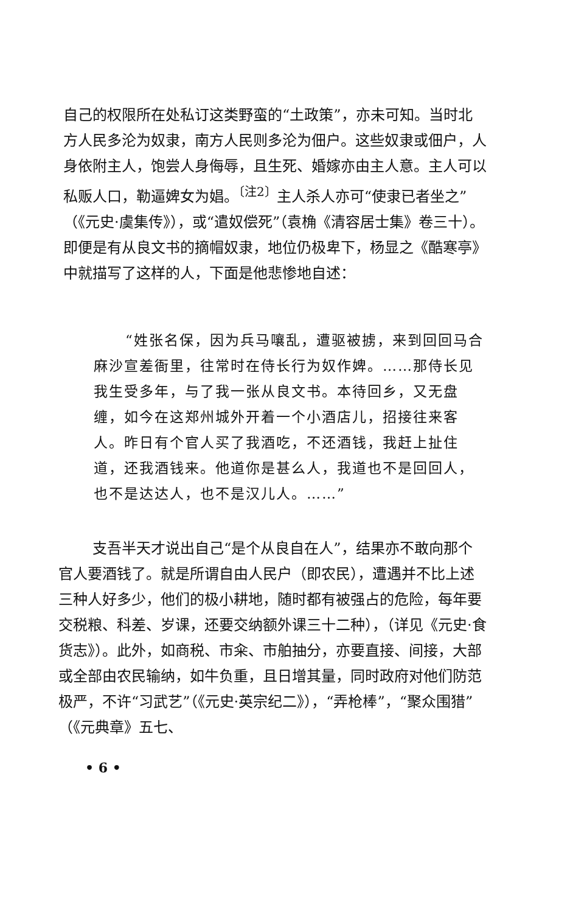自己的权限所在处私订这类野蛮的“土政策”，亦未可知。当时北方人民多沦为奴隶，南方人民则多沦为佃户。这些奴隶或佃户，人身依附主人，饱尝人身侮辱，且生死、婚嫁亦由主人意。主人可以私贩人口，勒逼婢女为娼。<sup>〔注2〕</sup>主人杀人亦可“使隶已者坐之”（《元史·虞集传》），或“遣奴偿死”（袁桷《清容居士集》卷三十）。即便是有从良文书的摘帽奴隶，地位仍极卑下，杨显之《酷寒亭》中就描写了这样的人，下面是他悲惨地自述：
“姓张名保，因为兵马嚷乱，遭驱被掳，来到回回马合麻沙宣差衙里，往常时在侍长行为奴作婢。……那侍长见我生受多年，与了我一张从良文书。本待回乡，又无盘缠，如今在这郑州城外开着一个小酒店儿，招接往来客人。昨日有个官人买了我酒吃，不还酒钱，我赶上扯住道，还我酒钱来。他道你是甚么人，我道也不是回回人，也不是达达人，也不是汉儿人。……”
支吾半天才说出自己“是个从良自在人”，结果亦不敢向那个官人要酒钱了。就是所谓自由人民户（即农民），遭遇并不比上述三种人好多少，他们的极小耕地，随时都有被强占的危险，每年要交税粮、科差、岁课，还要交纳额外课三十二种），（详见《元史·食货志》）。此外，如商税、市籴、市舶抽分，亦要直接、间接，大部或全部由农民输纳，如牛负重，且日增其量，同时政府对他们防范极严，不许“习武艺”（《元史·英宗纪二》），“弄枪棒”，“聚众围猎”（《元典章》五七、
• 6 •